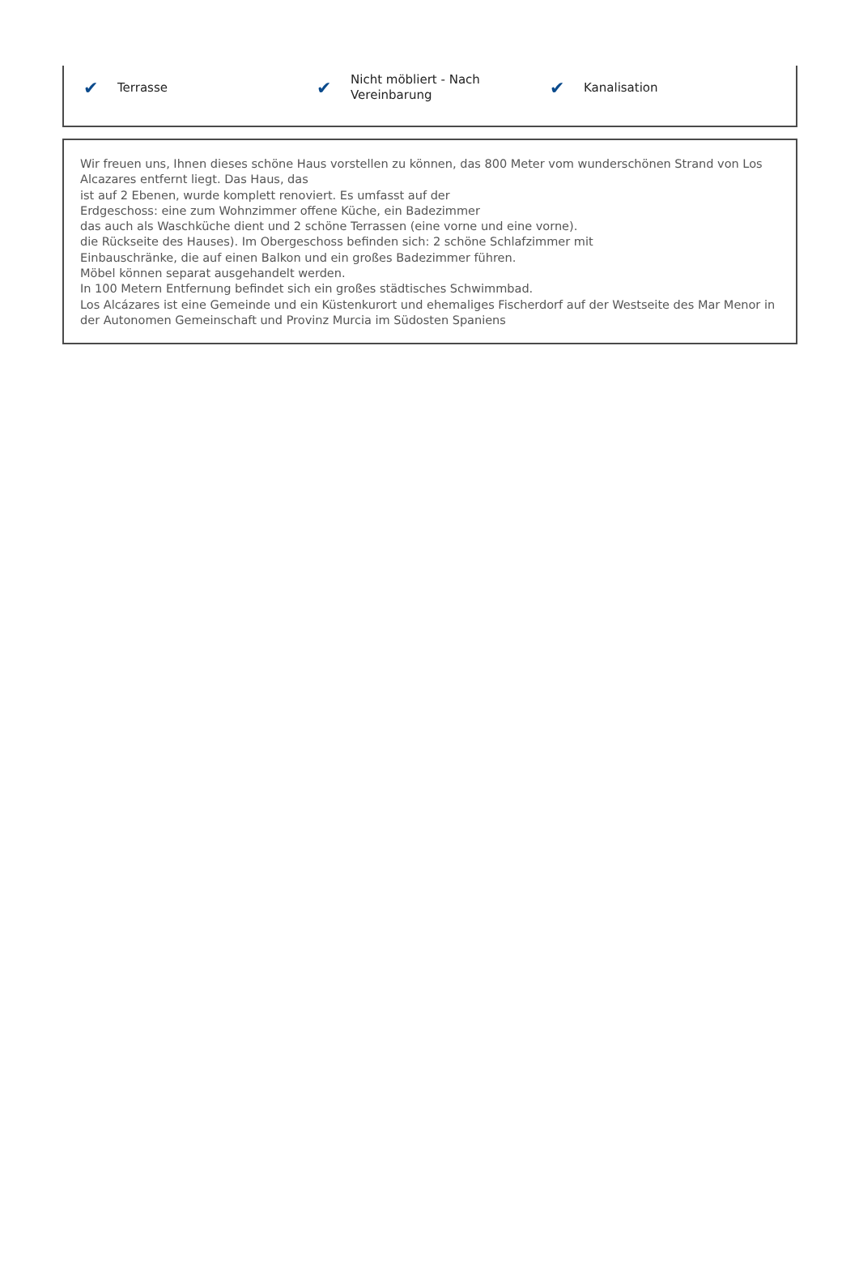✔ Terrasse
✔ Nicht möbliert - Nach
Vereinbarung
✔ Kanalisation
Wir freuen uns, Ihnen dieses schöne Haus vorstellen zu können, das 800 Meter vom wunderschönen Strand von Los Alcazares entfernt liegt. Das Haus, das
ist auf 2 Ebenen, wurde komplett renoviert. Es umfasst auf der
Erdgeschoss: eine zum Wohnzimmer offene Küche, ein Badezimmer
das auch als Waschküche dient und 2 schöne Terrassen (eine vorne und eine vorne).
die Rückseite des Hauses). Im Obergeschoss befinden sich: 2 schöne Schlafzimmer mit
Einbauschränke, die auf einen Balkon und ein großes Badezimmer führen.
Möbel können separat ausgehandelt werden.
In 100 Metern Entfernung befindet sich ein großes städtisches Schwimmbad.
Los Alcázares ist eine Gemeinde und ein Küstenkurort und ehemaliges Fischerdorf auf der Westseite des Mar Menor in der Autonomen Gemeinschaft und Provinz Murcia im Südosten Spaniens